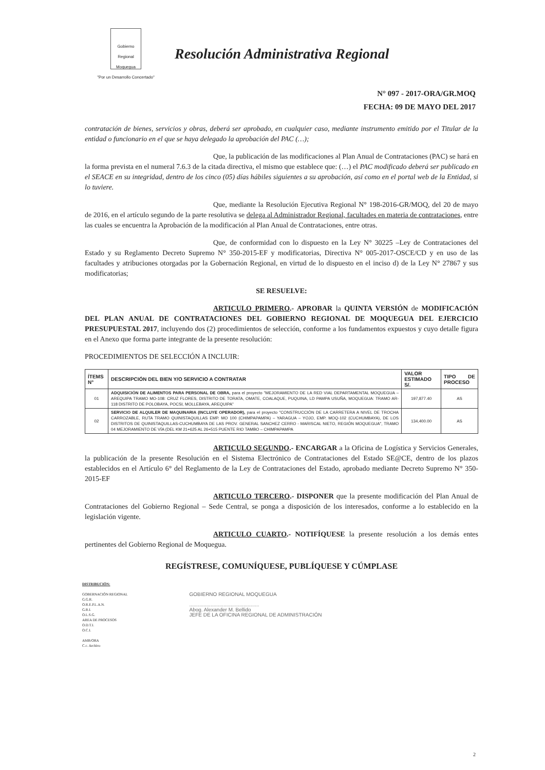Gobierno Regional Moquegua
"Por un Desarrollo Concertado"
Resolución Administrativa Regional
N° 097 - 2017-ORA/GR.MOQ
FECHA: 09 DE MAYO DEL 2017
contratación de bienes, servicios y obras, deberá ser aprobado, en cualquier caso, mediante instrumento emitido por el Titular de la entidad o funcionario en el que se haya delegado la aprobación del PAC (…);
Que, la publicación de las modificaciones al Plan Anual de Contrataciones (PAC) se hará en la forma prevista en el numeral 7.6.3 de la citada directiva, el mismo que establece que: (…) el PAC modificado deberá ser publicado en el SEACE en su integridad, dentro de los cinco (05) días hábiles siguientes a su aprobación, así como en el portal web de la Entidad, si lo tuviere.
Que, mediante la Resolución Ejecutiva Regional N° 198-2016-GR/MOQ, del 20 de mayo de 2016, en el artículo segundo de la parte resolutiva se delega al Administrador Regional, facultades en materia de contrataciones, entre las cuales se encuentra la Aprobación de la modificación al Plan Anual de Contrataciones, entre otras.
Que, de conformidad con lo dispuesto en la Ley N° 30225 –Ley de Contrataciones del Estado y su Reglamento Decreto Supremo N° 350-2015-EF y modificatorias, Directiva N° 005-2017-OSCE/CD y en uso de las facultades y atribuciones otorgadas por la Gobernación Regional, en virtud de lo dispuesto en el inciso d) de la Ley N° 27867 y sus modificatorias;
SE RESUELVE:
ARTICULO PRIMERO.- APROBAR la QUINTA VERSIÓN de MODIFICACIÓN DEL PLAN ANUAL DE CONTRATACIONES DEL GOBIERNO REGIONAL DE MOQUEGUA DEL EJERCICIO PRESUPUESTAL 2017, incluyendo dos (2) procedimientos de selección, conforme a los fundamentos expuestos y cuyo detalle figura en el Anexo que forma parte integrante de la presente resolución:
PROCEDIMIENTOS DE SELECCIÓN A INCLUIR:
| ÍTEMS N° | DESCRIPCIÓN DEL BIEN Y/O SERVICIO A CONTRATAR | VALOR ESTIMADO S/. | TIPO DE PROCESO |
| --- | --- | --- | --- |
| 01 | ADQUISICIÓN DE ALIMENTOS PARA PERSONAL DE OBRA, para el proyecto "MEJORAMIENTO DE LA RED VIAL DEPARTAMENTAL MOQUEGUA – AREQUIPA TRAMO MO-108: CRUZ FLORES, DISTRITO DE TORATA, OMATE, COALAQUE, PUQUINA, LD PAMPA USUÑA, MOQUEGUA: TRAMO AR-118 DISTRITO DE POLOBAYA, POCSI, MOLLEBAYA, AREQUIPA" | 197,877.40 | AS |
| 02 | SERVICIO DE ALQUILER DE MAQUINARIA (INCLUYE OPERADOR), para el proyecto "CONSTRUCCIÓN DE LA CARRETERA A NIVEL DE TROCHA CARROZABLE, RUTA TRAMO QUINISTAQUILLAS EMP. MO 100 (CHIMPAPAMPA) – YARAGUA – YOJO, EMP. MOQ-102 (CUCHUMBAYA), DE LOS DISTRITOS DE QUINISTAQUILLAS-CUCHUMBAYA DE LAS PROV. GENERAL SANCHEZ CERRO - MARISCAL NIETO, REGIÓN MOQUEGUA", TRAMO 04 MEJORAMIENTO DE VÍA (DEL KM 21+625 AL 26+515 PUENTE RIO TAMBO – CHIMPAPAMPA | 134,400.00 | AS |
ARTICULO SEGUNDO.- ENCARGAR a la Oficina de Logística y Servicios Generales, la publicación de la presente Resolución en el Sistema Electrónico de Contrataciones del Estado SE@CE, dentro de los plazos establecidos en el Artículo 6° del Reglamento de la Ley de Contrataciones del Estado, aprobado mediante Decreto Supremo N° 350-2015-EF
ARTICULO TERCERO.- DISPONER que la presente modificación del Plan Anual de Contrataciones del Gobierno Regional – Sede Central, se ponga a disposición de los interesados, conforme a lo establecido en la legislación vigente.
ARTICULO CUARTO.- NOTIFÍQUESE la presente resolución a los demás entes pertinentes del Gobierno Regional de Moquegua.
REGÍSTRESE, COMUNÍQUESE, PUBLÍQUESE Y CÚMPLASE
DISTRIBUCIÓN:
GOBERNACIÓN REGIONAL
G.G.R.
O.R.E.P.L.A.N.
G.R.I.
O.L.S.G.
AREA DE PROCESOS
O.D.T.I.
O.C.I.
AMB/ORA
C.c. Archivo
GOBIERNO REGIONAL MOQUEGUA
.................................................
Abog. Alexander M. Bellido
JEFE DE LA OFICINA REGIONAL DE ADMINISTRACIÓN
2